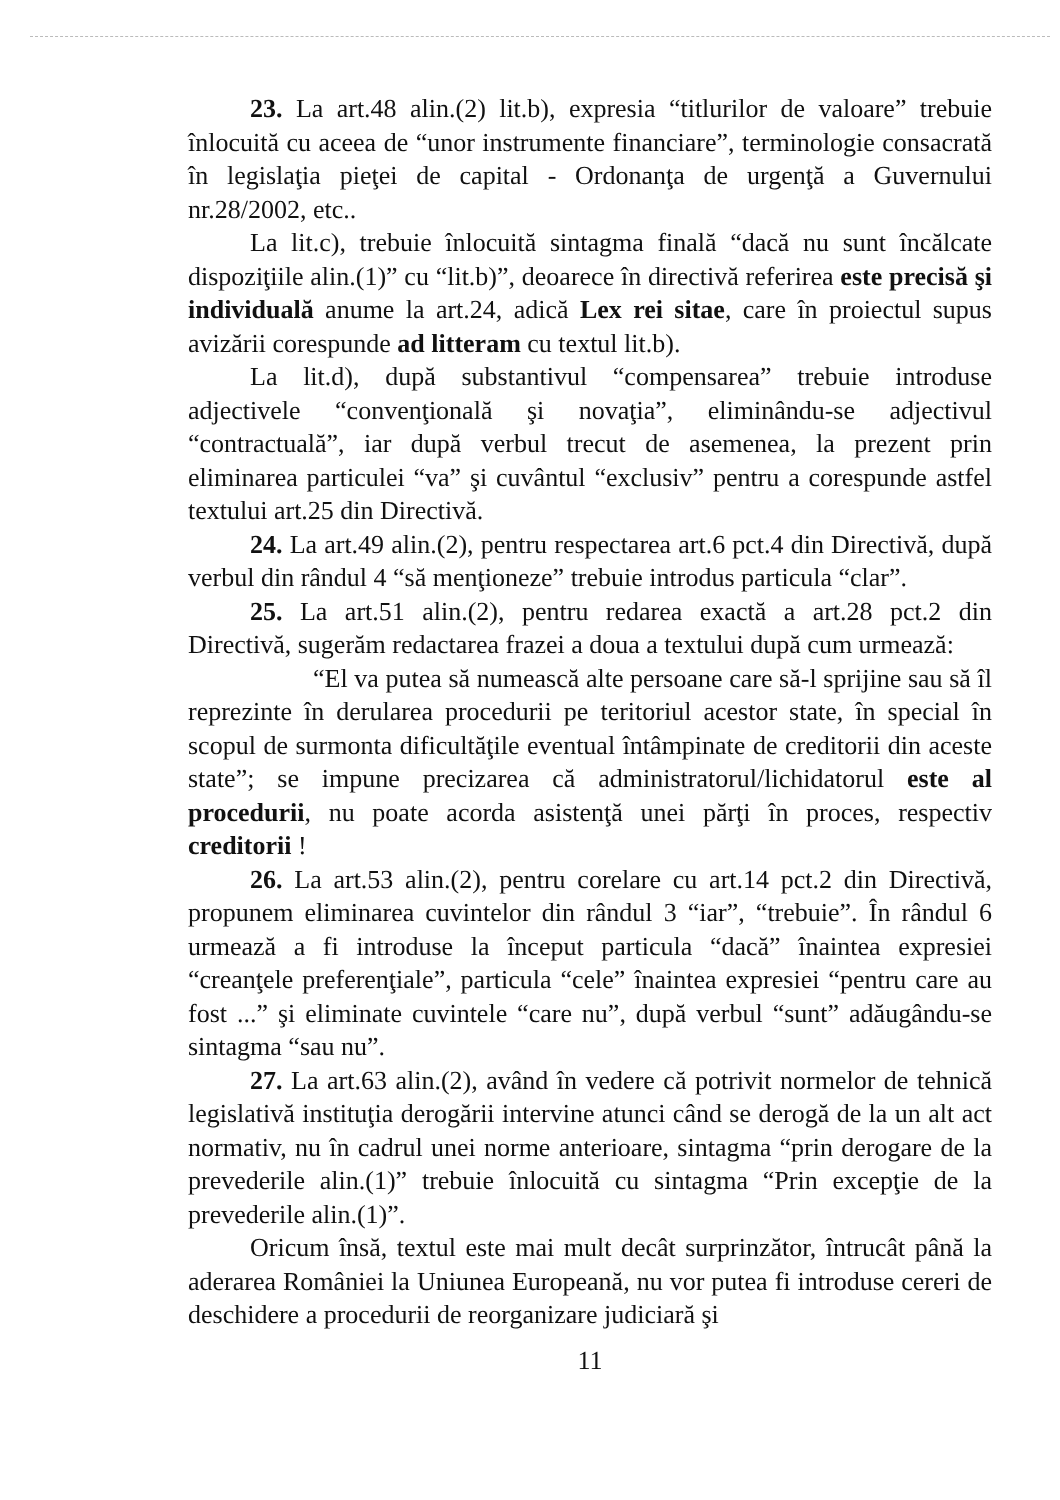23. La art.48 alin.(2) lit.b), expresia “titlurilor de valoare” trebuie înlocuită cu aceea de “unor instrumente financiare”, terminologie consacrată în legislaţia pieţei de capital - Ordonanţa de urgenţă a Guvernului nr.28/2002, etc..
La lit.c), trebuie înlocuită sintagma finală “dacă nu sunt încălcate dispoziţiile alin.(1)” cu “lit.b)”, deoarece în directivă referirea este precisă şi individuală anume la art.24, adică Lex rei sitae, care în proiectul supus avizării corespunde ad litteram cu textul lit.b).
La lit.d), după substantivul “compensarea” trebuie introduse adjectivele “convenţională şi novaţia”, eliminându-se adjectivul “contractuală”, iar după verbul trecut de asemenea, la prezent prin eliminarea particulei “va” şi cuvântul “exclusiv” pentru a corespunde astfel textului art.25 din Directivă.
24. La art.49 alin.(2), pentru respectarea art.6 pct.4 din Directivă, după verbul din rândul 4 “să menţioneze” trebuie introdus particula “clar”.
25. La art.51 alin.(2), pentru redarea exactă a art.28 pct.2 din Directivă, sugerăm redactarea frazei a doua a textului după cum urmează:
“El va putea să numească alte persoane care să-l sprijine sau să îl reprezinte în derularea procedurii pe teritoriul acestor state, în special în scopul de surmonta dificultăţile eventual întâmpinate de creditorii din aceste state”; se impune precizarea că administratorul/lichidatorul este al procedurii, nu poate acorda asistenţă unei părţi în proces, respectiv creditorii !
26. La art.53 alin.(2), pentru corelare cu art.14 pct.2 din Directivă, propunem eliminarea cuvintelor din rândul 3 “iar”, “trebuie”. În rândul 6 urmează a fi introduse la început particula “dacă” înaintea expresiei “creanţele preferenţiale”, particula “cele” înaintea expresiei “pentru care au fost ...” şi eliminate cuvintele “care nu”, după verbul “sunt” adăugându-se sintagma “sau nu”.
27. La art.63 alin.(2), având în vedere că potrivit normelor de tehnică legislativă instituţia derogării intervine atunci când se derogă de la un alt act normativ, nu în cadrul unei norme anterioare, sintagma “prin derogare de la prevederile alin.(1)” trebuie înlocuită cu sintagma “Prin excepţie de la prevederile alin.(1)”.
Oricum însă, textul este mai mult decât surprinzător, întrucât până la aderarea României la Uniunea Europeană, nu vor putea fi introduse cereri de deschidere a procedurii de reorganizare judiciară şi
11